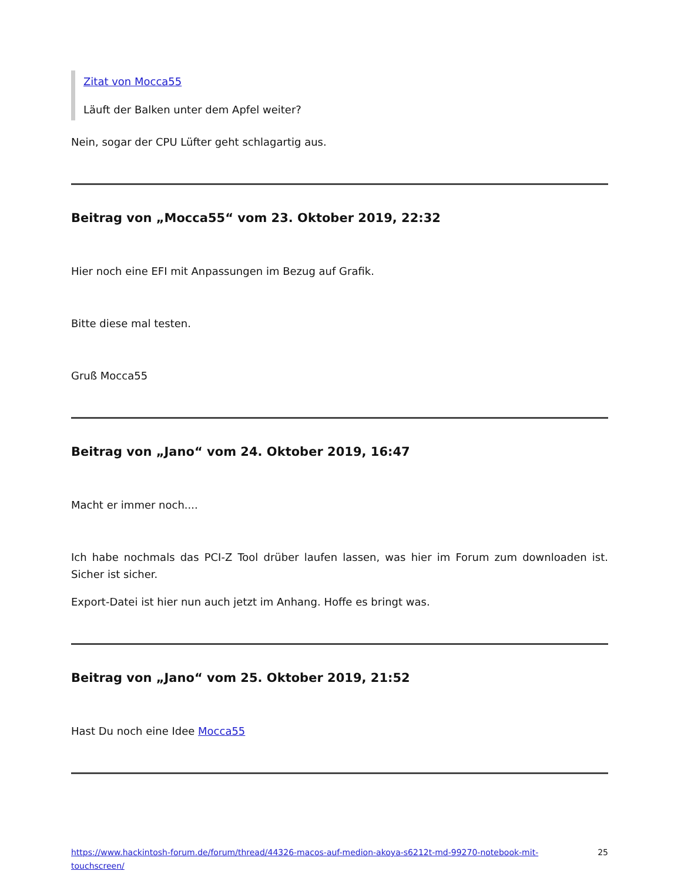Zitat von Mocca55
Läuft der Balken unter dem Apfel weiter?
Nein, sogar der CPU Lüfter geht schlagartig aus.
Beitrag von „Mocca55“ vom 23. Oktober 2019, 22:32
Hier noch eine EFI mit Anpassungen im Bezug auf Grafik.
Bitte diese mal testen.
Gruß Mocca55
Beitrag von „Jano“ vom 24. Oktober 2019, 16:47
Macht er immer noch....
Ich habe nochmals das PCI-Z Tool drüber laufen lassen, was hier im Forum zum downloaden ist. Sicher ist sicher.
Export-Datei ist hier nun auch jetzt im Anhang. Hoffe es bringt was.
Beitrag von „Jano“ vom 25. Oktober 2019, 21:52
Hast Du noch eine Idee Mocca55
https://www.hackintosh-forum.de/forum/thread/44326-macos-auf-medion-akoya-s6212t-md-99270-notebook-mit-touchscreen/ 25